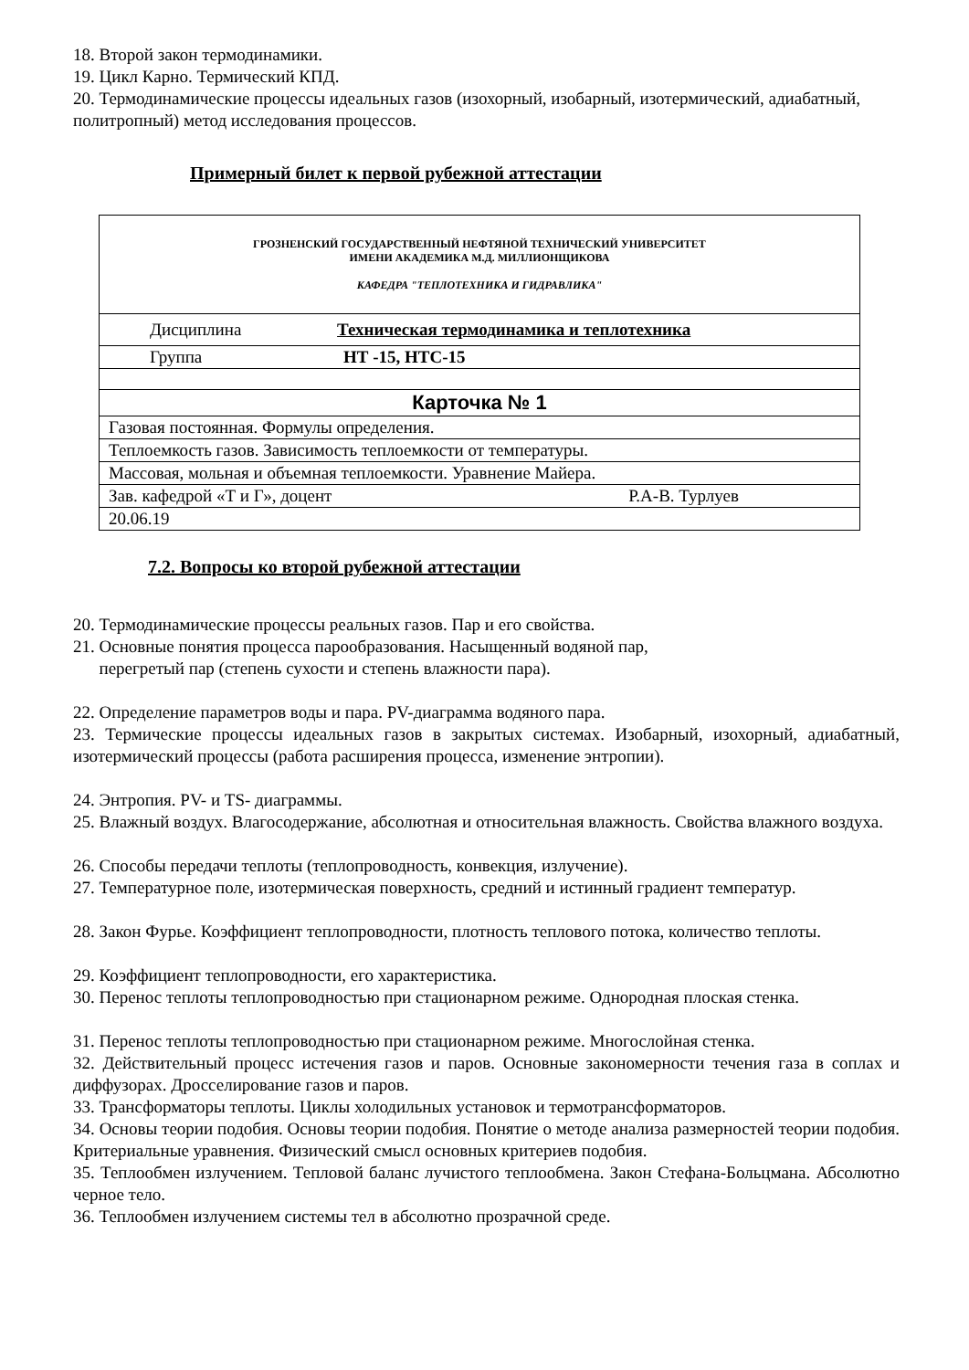18. Второй закон термодинамики.
19. Цикл Карно. Термический КПД.
20. Термодинамические процессы идеальных газов (изохорный, изобарный, изотермический, адиабатный, политропный) метод исследования процессов.
Примерный билет к первой рубежной аттестации
| ГРОЗНЕНСКИЙ ГОСУДАРСТВЕННЫЙ НЕФТЯНОЙ ТЕХНИЧЕСКИЙ УНИВЕРСИТЕТ ИМЕНИ АКАДЕМИКА М.Д. МИЛЛИОНЩИКОВА КАФЕДРА "ТЕПЛОТЕХНИКА И ГИДРАВЛИКА" |
| Дисциплина Техническая термодинамика и теплотехника |
| Группа НТ -15, НТС-15 |
| Карточка № 1 |
| Газовая постоянная. Формулы определения. |
| Теплоемкость газов. Зависимость теплоемкости от температуры. |
| Массовая, мольная и объемная теплоемкости. Уравнение Майера. |
| Зав. кафедрой «Т и Г», доцент Р.А-В. Турлуев |
| 20.06.19 |
7.2. Вопросы ко второй рубежной аттестации
20. Термодинамические процессы реальных газов. Пар и его свойства.
21. Основные понятия процесса парообразования. Насыщенный водяной пар,
перегретый пар (степень сухости и степень влажности пара).
22. Определение параметров воды и пара. PV-диаграмма водяного пара.
23. Термические процессы идеальных газов в закрытых системах. Изобарный, изохорный, адиабатный, изотермический процессы (работа расширения процесса, изменение энтропии).
24. Энтропия. PV- и TS- диаграммы.
25. Влажный воздух. Влагосодержание, абсолютная и относительная влажность. Свойства влажного воздуха.
26. Способы передачи теплоты (теплопроводность, конвекция, излучение).
27. Температурное поле, изотермическая поверхность, средний и истинный градиент температур.
28. Закон Фурье. Коэффициент теплопроводности, плотность теплового потока, количество теплоты.
29. Коэффициент теплопроводности, его характеристика.
30. Перенос теплоты теплопроводностью при стационарном режиме. Однородная плоская стенка.
31. Перенос теплоты теплопроводностью при стационарном режиме. Многослойная стенка.
32. Действительный процесс истечения газов и паров. Основные закономерности течения газа в соплах и диффузорах. Дросселирование газов и паров.
33. Трансформаторы теплоты. Циклы холодильных установок и термотрансформаторов.
34. Основы теории подобия. Основы теории подобия. Понятие о методе анализа размерностей теории подобия. Критериальные уравнения. Физический смысл основных критериев подобия.
35. Теплообмен излучением. Тепловой баланс лучистого теплообмена. Закон Стефана-Больцмана. Абсолютно черное тело.
36. Теплообмен излучением системы тел в абсолютно прозрачной среде.